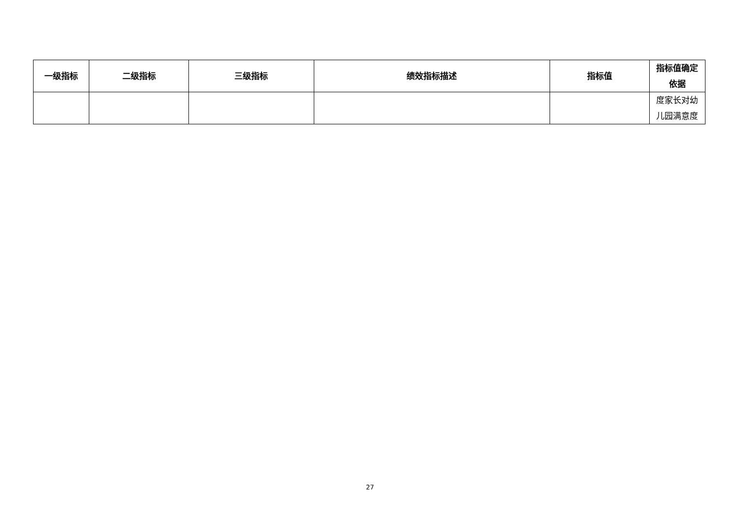| 一级指标 | 二级指标 | 三级指标 | 绩效指标描述 | 指标值 | 指标值确定依据 |
| --- | --- | --- | --- | --- | --- |
| | | | | | 度家长对幼儿园满意度 |
27